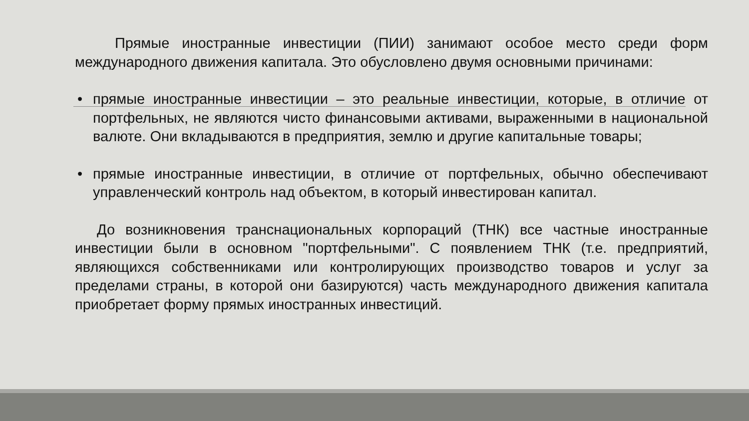Прямые иностранные инвестиции (ПИИ) занимают особое место среди форм международного движения капитала. Это обусловлено двумя основными причинами:
• прямые иностранные инвестиции – это реальные инвестиции, которые, в отличие от портфельных, не являются чисто финансовыми активами, выраженными в национальной валюте. Они вкладываются в предприятия, землю и другие капитальные товары;
• прямые иностранные инвестиции, в отличие от портфельных, обычно обеспечивают управленческий контроль над объектом, в который инвестирован капитал.
До возникновения транснациональных корпораций (ТНК) все частные иностранные инвестиции были в основном "портфельными". С появлением ТНК (т.е. предприятий, являющихся собственниками или контролирующих производство товаров и услуг за пределами страны, в которой они базируются) часть международного движения капитала приобретает форму прямых иностранных инвестиций.